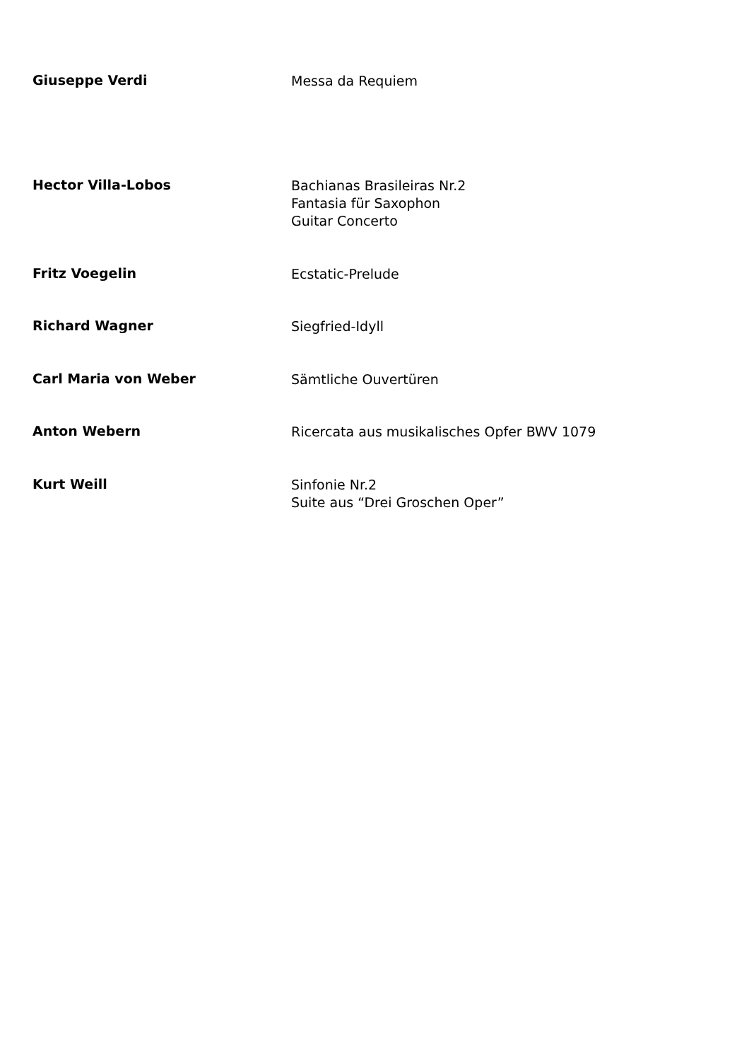Giuseppe Verdi
Messa da Requiem
Hector Villa-Lobos
Bachianas Brasileiras Nr.2
Fantasia für Saxophon
Guitar Concerto
Fritz Voegelin
Ecstatic-Prelude
Richard Wagner
Siegfried-Idyll
Carl Maria von Weber
Sämtliche Ouvertüren
Anton Webern
Ricercata aus musikalisches Opfer BWV 1079
Kurt Weill
Sinfonie Nr.2
Suite aus “Drei Groschen Oper”